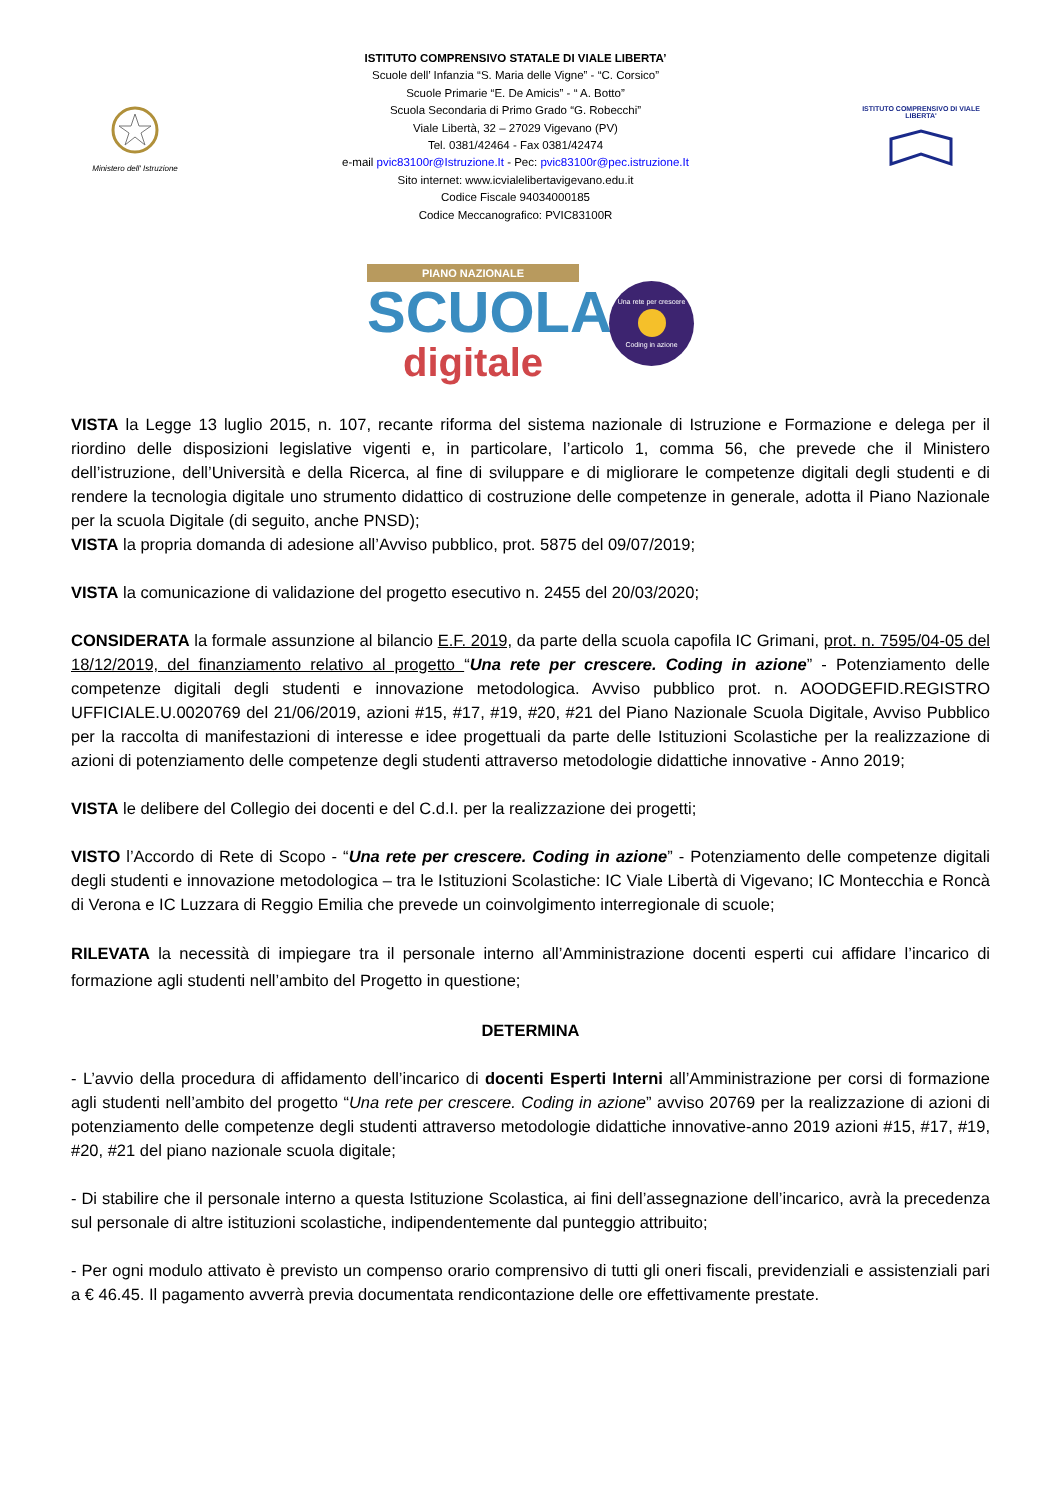Ministero dell' Istruzione
ISTITUTO COMPRENSIVO STATALE DI VIALE LIBERTA’
Scuole dell’ Infanzia “S. Maria delle Vigne” - “C. Corsico”
Scuole Primarie “E. De Amicis” - “ A. Botto”
Scuola Secondaria di Primo Grado “G. Robecchi”
Viale Libertà, 32 – 27029 Vigevano (PV)
Tel. 0381/42464 - Fax 0381/42474
e-mail pvic83100r@Istruzione.It - Pec: pvic83100r@pec.istruzione.It
Sito internet: www.icvialelibertavigevano.edu.it
Codice Fiscale 94034000185
Codice Meccanografico: PVIC83100R
ISTITUTO COMPRENSIVO DI VIALE LIBERTA'
PIANO NAZIONALE
SCUOLA
digitale
Una rete per crescere
Coding in azione
VISTA la Legge 13 luglio 2015, n. 107, recante riforma del sistema nazionale di Istruzione e Formazione e delega per il riordino delle disposizioni legislative vigenti e, in particolare, l’articolo 1, comma 56, che prevede che il Ministero dell’istruzione, dell’Università e della Ricerca, al fine di sviluppare e di migliorare le competenze digitali degli studenti e di rendere la tecnologia digitale uno strumento didattico di costruzione delle competenze in generale, adotta il Piano Nazionale per la scuola Digitale (di seguito, anche PNSD);
VISTA la propria domanda di adesione all’Avviso pubblico, prot. 5875 del 09/07/2019;
VISTA la comunicazione di validazione del progetto esecutivo n. 2455 del 20/03/2020;
CONSIDERATA la formale assunzione al bilancio E.F. 2019, da parte della scuola capofila IC Grimani, prot. n. 7595/04-05 del 18/12/2019, del finanziamento relativo al progetto “Una rete per crescere. Coding in azione” - Potenziamento delle competenze digitali degli studenti e innovazione metodologica. Avviso pubblico prot. n. AOODGEFID.REGISTRO UFFICIALE.U.0020769 del 21/06/2019, azioni #15, #17, #19, #20, #21 del Piano Nazionale Scuola Digitale, Avviso Pubblico per la raccolta di manifestazioni di interesse e idee progettuali da parte delle Istituzioni Scolastiche per la realizzazione di azioni di potenziamento delle competenze degli studenti attraverso metodologie didattiche innovative - Anno 2019;
VISTA le delibere del Collegio dei docenti e del C.d.I. per la realizzazione dei progetti;
VISTO l’Accordo di Rete di Scopo - “Una rete per crescere. Coding in azione” - Potenziamento delle competenze digitali degli studenti e innovazione metodologica – tra le Istituzioni Scolastiche: IC Viale Libertà di Vigevano; IC Montecchia e Roncà di Verona e IC Luzzara di Reggio Emilia che prevede un coinvolgimento interregionale di scuole;
RILEVATA la necessità di impiegare tra il personale interno all’Amministrazione docenti esperti cui affidare l’incarico di formazione agli studenti nell’ambito del Progetto in questione;
DETERMINA
- L’avvio della procedura di affidamento dell’incarico di docenti Esperti Interni all’Amministrazione per corsi di formazione agli studenti nell’ambito del progetto “Una rete per crescere. Coding in azione” avviso 20769 per la realizzazione di azioni di potenziamento delle competenze degli studenti attraverso metodologie didattiche innovative-anno 2019 azioni #15, #17, #19, #20, #21 del piano nazionale scuola digitale;
- Di stabilire che il personale interno a questa Istituzione Scolastica, ai fini dell’assegnazione dell’incarico, avrà la precedenza sul personale di altre istituzioni scolastiche, indipendentemente dal punteggio attribuito;
- Per ogni modulo attivato è previsto un compenso orario comprensivo di tutti gli oneri fiscali, previdenziali e assistenziali pari a € 46.45. Il pagamento avverrà previa documentata rendicontazione delle ore effettivamente prestate.